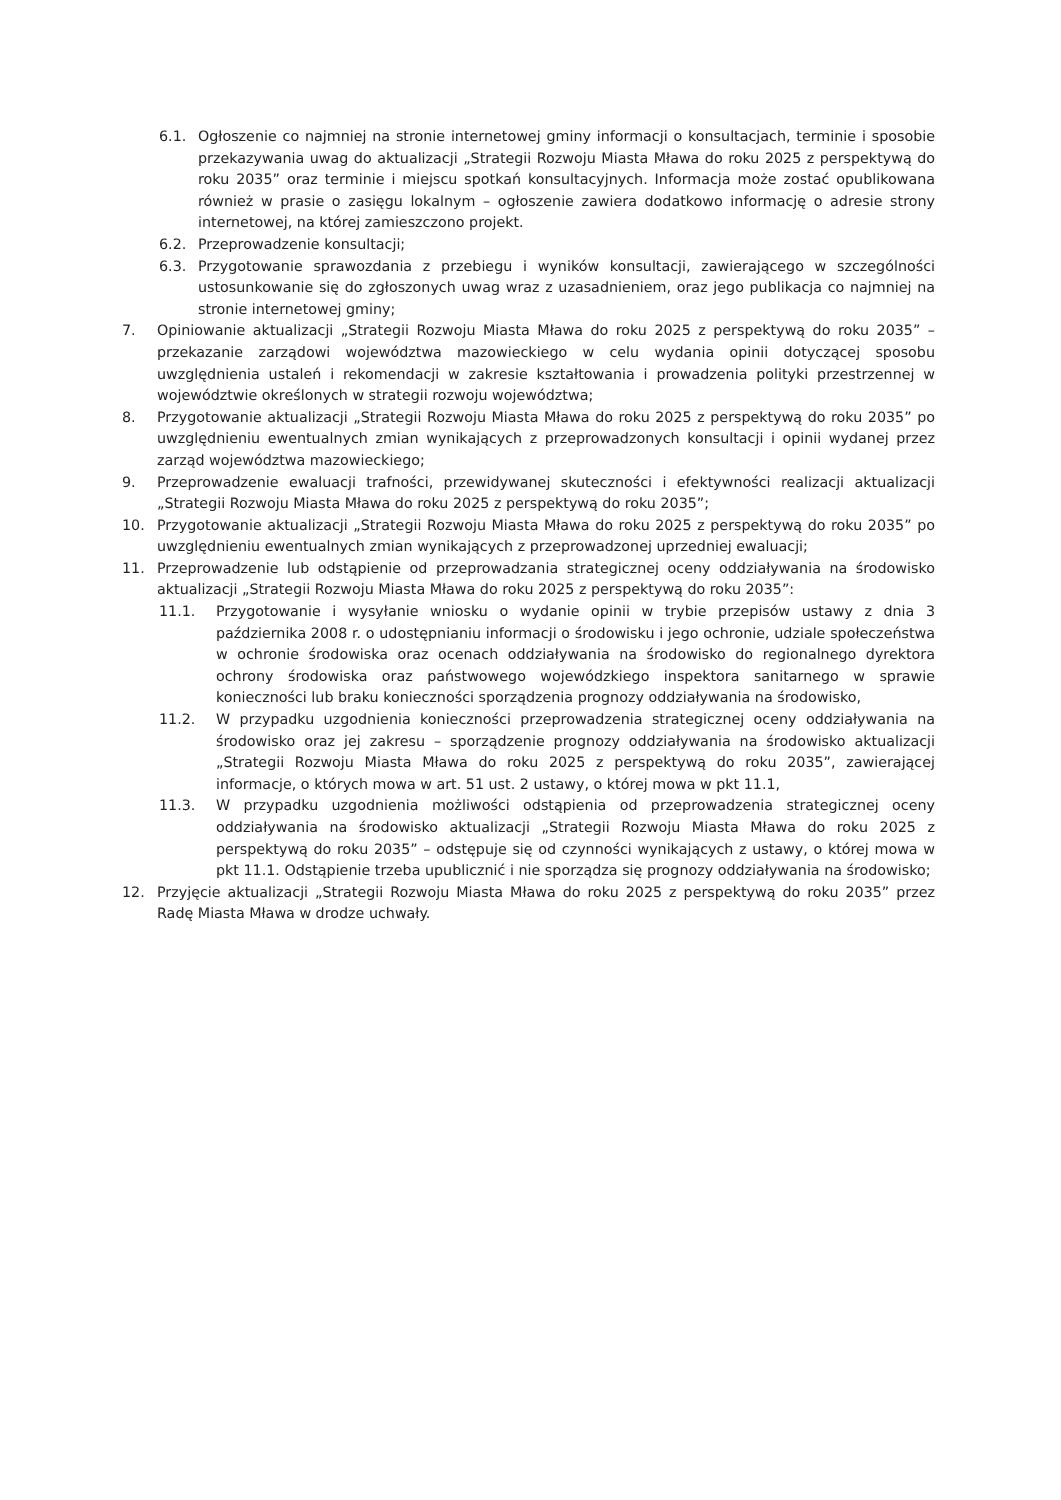6.1. Ogłoszenie co najmniej na stronie internetowej gminy informacji o konsultacjach, terminie i sposobie przekazywania uwag do aktualizacji „Strategii Rozwoju Miasta Mława do roku 2025 z perspektywą do roku 2035” oraz terminie i miejscu spotkań konsultacyjnych. Informacja może zostać opublikowana również w prasie o zasięgu lokalnym – ogłoszenie zawiera dodatkowo informację o adresie strony internetowej, na której zamieszczono projekt.
6.2. Przeprowadzenie konsultacji;
6.3. Przygotowanie sprawozdania z przebiegu i wyników konsultacji, zawierającego w szczególności ustosunkowanie się do zgłoszonych uwag wraz z uzasadnieniem, oraz jego publikacja co najmniej na stronie internetowej gminy;
7. Opiniowanie aktualizacji „Strategii Rozwoju Miasta Mława do roku 2025 z perspektywą do roku 2035” – przekazanie zarządowi województwa mazowieckiego w celu wydania opinii dotyczącej sposobu uwzględnienia ustaleń i rekomendacji w zakresie kształtowania i prowadzenia polityki przestrzennej w województwie określonych w strategii rozwoju województwa;
8. Przygotowanie aktualizacji „Strategii Rozwoju Miasta Mława do roku 2025 z perspektywą do roku 2035” po uwzględnieniu ewentualnych zmian wynikających z przeprowadzonych konsultacji i opinii wydanej przez zarząd województwa mazowieckiego;
9. Przeprowadzenie ewaluacji trafności, przewidywanej skuteczności i efektywności realizacji aktualizacji „Strategii Rozwoju Miasta Mława do roku 2025 z perspektywą do roku 2035”;
10. Przygotowanie aktualizacji „Strategii Rozwoju Miasta Mława do roku 2025 z perspektywą do roku 2035” po uwzględnieniu ewentualnych zmian wynikających z przeprowadzonej uprzedniej ewaluacji;
11. Przeprowadzenie lub odstąpienie od przeprowadzania strategicznej oceny oddziaływania na środowisko aktualizacji „Strategii Rozwoju Miasta Mława do roku 2025 z perspektywą do roku 2035”:
11.1. Przygotowanie i wysyłanie wniosku o wydanie opinii w trybie przepisów ustawy z dnia 3 października 2008 r. o udostępnianiu informacji o środowisku i jego ochronie, udziale społeczeństwa w ochronie środowiska oraz ocenach oddziaływania na środowisko do regionalnego dyrektora ochrony środowiska oraz państwowego wojewódzkiego inspektora sanitarnego w sprawie konieczności lub braku konieczności sporządzenia prognozy oddziaływania na środowisko,
11.2. W przypadku uzgodnienia konieczności przeprowadzenia strategicznej oceny oddziaływania na środowisko oraz jej zakresu – sporządzenie prognozy oddziaływania na środowisko aktualizacji „Strategii Rozwoju Miasta Mława do roku 2025 z perspektywą do roku 2035”, zawierającej informacje, o których mowa w art. 51 ust. 2 ustawy, o której mowa w pkt 11.1,
11.3. W przypadku uzgodnienia możliwości odstąpienia od przeprowadzenia strategicznej oceny oddziaływania na środowisko aktualizacji „Strategii Rozwoju Miasta Mława do roku 2025 z perspektywą do roku 2035” – odstępuje się od czynności wynikających z ustawy, o której mowa w pkt 11.1. Odstąpienie trzeba upublicznić i nie sporządza się prognozy oddziaływania na środowisko;
12. Przyjęcie aktualizacji „Strategii Rozwoju Miasta Mława do roku 2025 z perspektywą do roku 2035” przez Radę Miasta Mława w drodze uchwały.